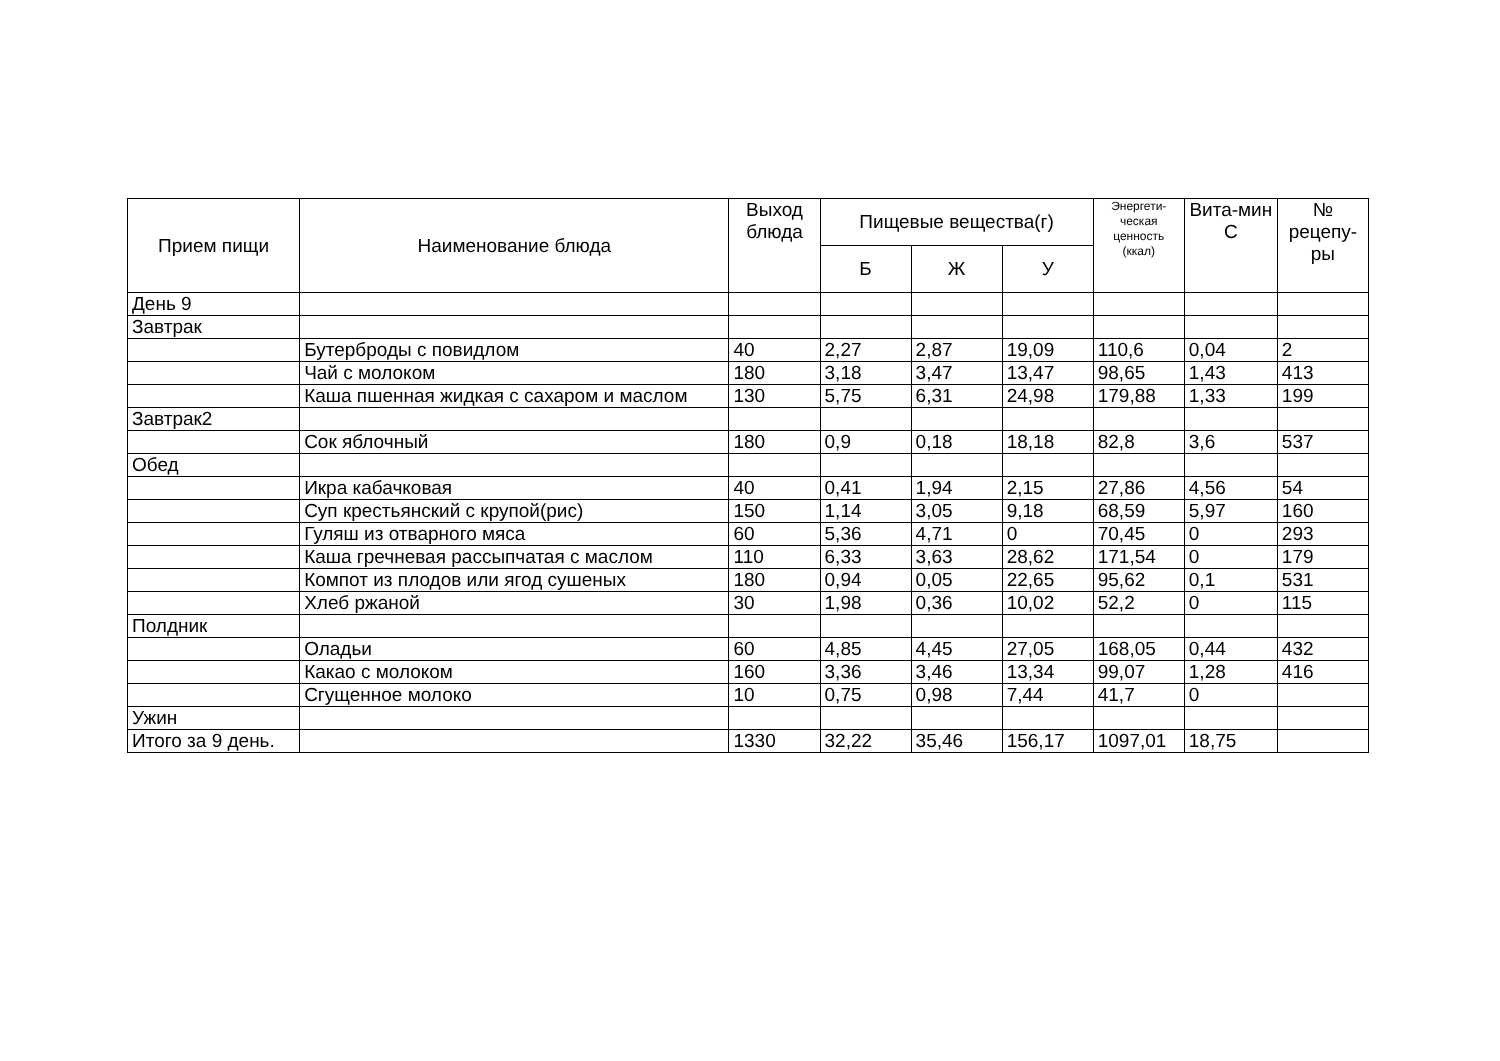| Прием пищи | Наименование блюда | Выход блюда | Пищевые вещества(г) | | | Энергети-ческая ценность (ккал) | Вита-мин С | № рецепу-ры |
| --- | --- | --- | --- | --- | --- | --- | --- | --- |
| | | | Б | Ж | У | | | |
| День 9 | | | | | | | | |
| Завтрак | | | | | | | | |
| | Бутерброды с повидлом | 40 | 2,27 | 2,87 | 19,09 | 110,6 | 0,04 | 2 |
| | Чай с молоком | 180 | 3,18 | 3,47 | 13,47 | 98,65 | 1,43 | 413 |
| | Каша пшенная жидкая с сахаром и маслом | 130 | 5,75 | 6,31 | 24,98 | 179,88 | 1,33 | 199 |
| Завтрак2 | | | | | | | | |
| | Сок яблочный | 180 | 0,9 | 0,18 | 18,18 | 82,8 | 3,6 | 537 |
| Обед | | | | | | | | |
| | Икра кабачковая | 40 | 0,41 | 1,94 | 2,15 | 27,86 | 4,56 | 54 |
| | Суп крестьянский с крупой(рис) | 150 | 1,14 | 3,05 | 9,18 | 68,59 | 5,97 | 160 |
| | Гуляш из отварного мяса | 60 | 5,36 | 4,71 | 0 | 70,45 | 0 | 293 |
| | Каша гречневая рассыпчатая с маслом | 110 | 6,33 | 3,63 | 28,62 | 171,54 | 0 | 179 |
| | Компот из плодов или ягод сушеных | 180 | 0,94 | 0,05 | 22,65 | 95,62 | 0,1 | 531 |
| | Хлеб ржаной | 30 | 1,98 | 0,36 | 10,02 | 52,2 | 0 | 115 |
| Полдник | | | | | | | | |
| | Оладьи | 60 | 4,85 | 4,45 | 27,05 | 168,05 | 0,44 | 432 |
| | Какао с молоком | 160 | 3,36 | 3,46 | 13,34 | 99,07 | 1,28 | 416 |
| | Сгущенное молоко | 10 | 0,75 | 0,98 | 7,44 | 41,7 | 0 | |
| Ужин | | | | | | | | |
| Итого за 9 день. | | 1330 | 32,22 | 35,46 | 156,17 | 1097,01 | 18,75 | |